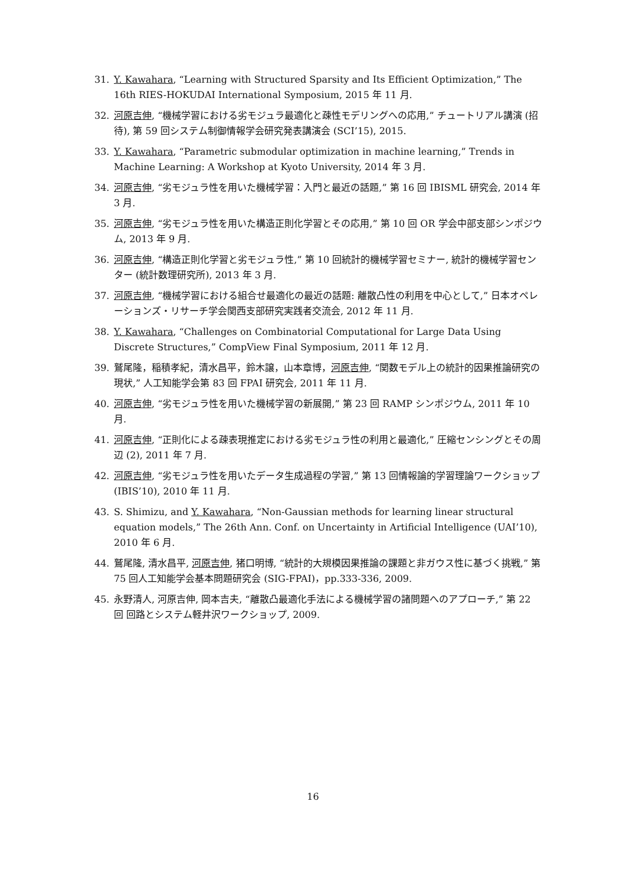31. Y. Kawahara, “Learning with Structured Sparsity and Its Efficient Optimization,” The 16th RIES-HOKUDAI International Symposium, 2015 年 11 月.
32. 河原吉伸, “機械学習における劣モジュラ最適化と疎性モデリングへの応用,” チュートリアル講演 (招待), 第 59 回システム制御情報学会研究発表講演会 (SCI’15), 2015.
33. Y. Kawahara, “Parametric submodular optimization in machine learning,” Trends in Machine Learning: A Workshop at Kyoto University, 2014 年 3 月.
34. 河原吉伸, “劣モジュラ性を用いた機械学習：入門と最近の話題,” 第 16 回 IBISML 研究会, 2014 年 3 月.
35. 河原吉伸, “劣モジュラ性を用いた構造正則化学習とその応用,” 第 10 回 OR 学会中部支部シンポジウム, 2013 年 9 月.
36. 河原吉伸, “構造正則化学習と劣モジュラ性,” 第 10 回統計的機械学習セミナー, 統計的機械学習センター (統計数理研究所), 2013 年 3 月.
37. 河原吉伸, “機械学習における組合せ最適化の最近の話題: 離散凸性の利用を中心として,” 日本オペレーションズ・リサーチ学会関西支部研究実践者交流会, 2012 年 11 月.
38. Y. Kawahara, “Challenges on Combinatorial Computational for Large Data Using Discrete Structures,” CompView Final Symposium, 2011 年 12 月.
39. 鷲尾隆，稲積孝紀，清水昌平，鈴木譲，山本章博，河原吉伸, “関数モデル上の統計的因果推論研究の現状,” 人工知能学会第 83 回 FPAI 研究会, 2011 年 11 月.
40. 河原吉伸, “劣モジュラ性を用いた機械学習の新展開,” 第 23 回 RAMP シンポジウム, 2011 年 10 月.
41. 河原吉伸, “正則化による疎表現推定における劣モジュラ性の利用と最適化,” 圧縮センシングとその周辺 (2), 2011 年 7 月.
42. 河原吉伸, “劣モジュラ性を用いたデータ生成過程の学習,” 第 13 回情報論的学習理論ワークショップ (IBIS’10), 2010 年 11 月.
43. S. Shimizu, and Y. Kawahara, “Non-Gaussian methods for learning linear structural equation models,” The 26th Ann. Conf. on Uncertainty in Artificial Intelligence (UAI’10), 2010 年 6 月.
44. 鷲尾隆, 清水昌平, 河原吉伸, 猪口明博, “統計的大規模因果推論の課題と非ガウス性に基づく挑戦,” 第 75 回人工知能学会基本問題研究会 (SIG-FPAI)，pp.333-336, 2009.
45. 永野清人, 河原吉伸, 岡本吉夫, “離散凸最適化手法による機械学習の諸問題へのアプローチ,” 第 22 回 回路とシステム軽井沢ワークショップ, 2009.
16